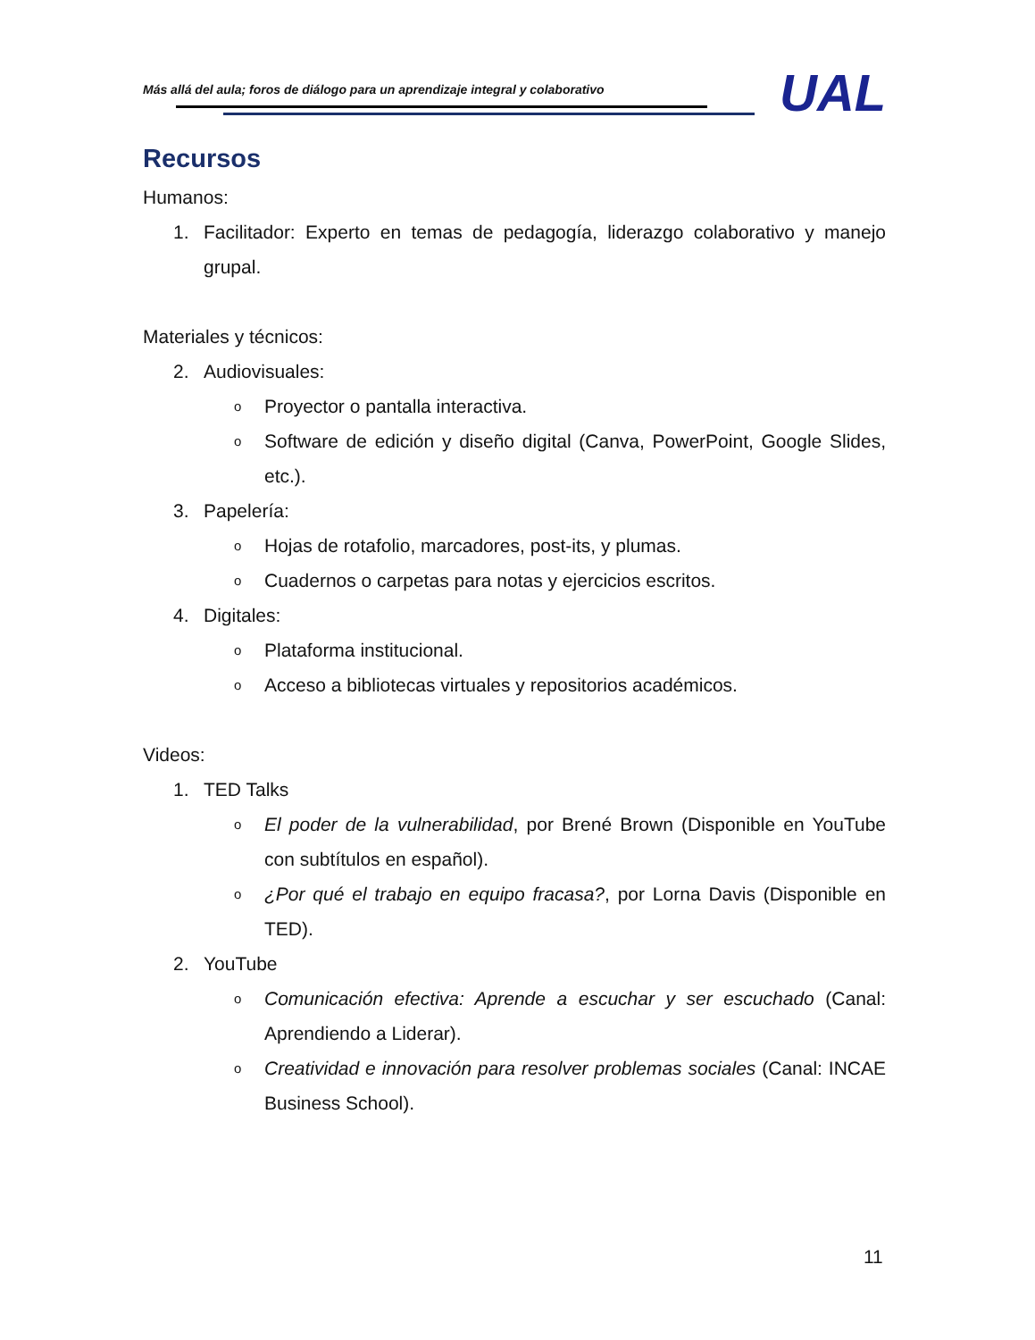Más allá del aula; foros de diálogo para un aprendizaje integral y colaborativo
UAL
Recursos
Humanos:
1. Facilitador: Experto en temas de pedagogía, liderazgo colaborativo y manejo grupal.
Materiales y técnicos:
2. Audiovisuales:
o Proyector o pantalla interactiva.
o Software de edición y diseño digital (Canva, PowerPoint, Google Slides, etc.).
3. Papelería:
o Hojas de rotafolio, marcadores, post-its, y plumas.
o Cuadernos o carpetas para notas y ejercicios escritos.
4. Digitales:
o Plataforma institucional.
o Acceso a bibliotecas virtuales y repositorios académicos.
Videos:
1. TED Talks
o El poder de la vulnerabilidad, por Brené Brown (Disponible en YouTube con subtítulos en español).
o ¿Por qué el trabajo en equipo fracasa?, por Lorna Davis (Disponible en TED).
2. YouTube
o Comunicación efectiva: Aprende a escuchar y ser escuchado (Canal: Aprendiendo a Liderar).
o Creatividad e innovación para resolver problemas sociales (Canal: INCAE Business School).
11